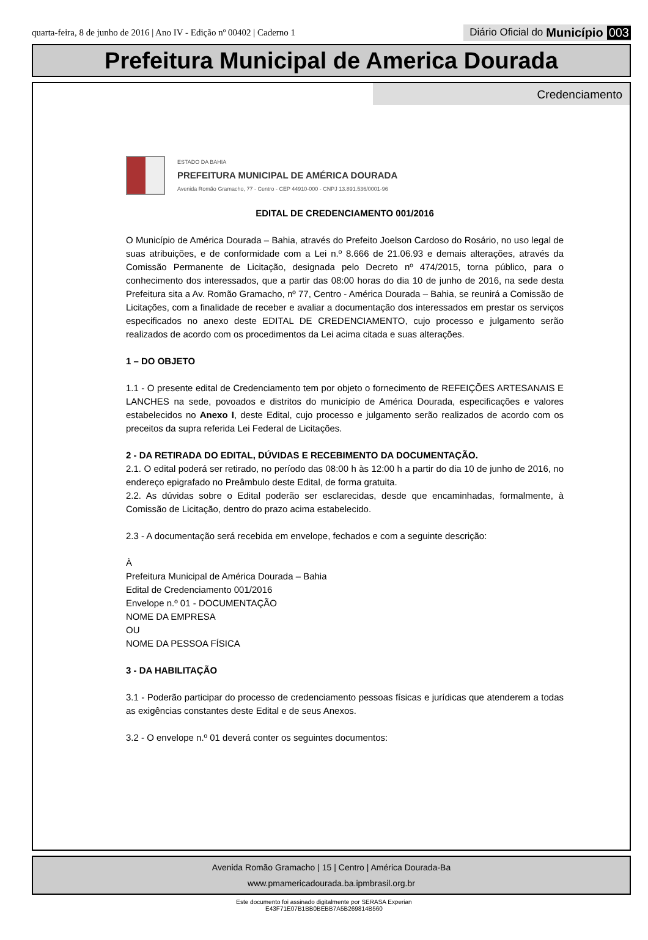quarta-feira, 8 de junho de 2016 | Ano IV - Edição nº 00402 | Caderno 1
Diário Oficial do Município 003
Prefeitura Municipal de America Dourada
Credenciamento
ESTADO DA BAHIA
PREFEITURA MUNICIPAL DE AMÉRICA DOURADA
Avenida Romão Gramacho, 77 - Centro - CEP 44910-000 - CNPJ 13.891.536/0001-96
EDITAL DE CREDENCIAMENTO 001/2016
O Município de América Dourada – Bahia, através do Prefeito Joelson Cardoso do Rosário, no uso legal de suas atribuições, e de conformidade com a Lei n.º 8.666 de 21.06.93 e demais alterações, através da Comissão Permanente de Licitação, designada pelo Decreto nº 474/2015, torna público, para o conhecimento dos interessados, que a partir das 08:00 horas do dia 10 de junho de 2016, na sede desta Prefeitura sita a Av. Romão Gramacho, nº 77, Centro - América Dourada – Bahia, se reunirá a Comissão de Licitações, com a finalidade de receber e avaliar a documentação dos interessados em prestar os serviços especificados no anexo deste EDITAL DE CREDENCIAMENTO, cujo processo e julgamento serão realizados de acordo com os procedimentos da Lei acima citada e suas alterações.
1 – DO OBJETO
1.1 - O presente edital de Credenciamento tem por objeto o fornecimento de REFEIÇÕES ARTESANAIS E LANCHES na sede, povoados e distritos do município de América Dourada, especificações e valores estabelecidos no Anexo I, deste Edital, cujo processo e julgamento serão realizados de acordo com os preceitos da supra referida Lei Federal de Licitações.
2 - DA RETIRADA DO EDITAL, DÚVIDAS E RECEBIMENTO DA DOCUMENTAÇÃO.
2.1. O edital poderá ser retirado, no período das 08:00 h às 12:00 h a partir do dia 10 de junho de 2016, no endereço epigrafado no Preâmbulo deste Edital, de forma gratuita.
2.2. As dúvidas sobre o Edital poderão ser esclarecidas, desde que encaminhadas, formalmente, à Comissão de Licitação, dentro do prazo acima estabelecido.
2.3 - A documentação será recebida em envelope, fechados e com a seguinte descrição:
À
Prefeitura Municipal de América Dourada – Bahia
Edital de Credenciamento 001/2016
Envelope n.º 01 - DOCUMENTAÇÃO
NOME DA EMPRESA
OU
NOME DA PESSOA FÍSICA
3 - DA HABILITAÇÃO
3.1 - Poderão participar do processo de credenciamento pessoas físicas e jurídicas que atenderem a todas as exigências constantes deste Edital e de seus Anexos.
3.2 - O envelope n.º 01 deverá conter os seguintes documentos:
Avenida Romão Gramacho | 15 | Centro | América Dourada-Ba
www.pmamericadourada.ba.ipmbrasil.org.br
Este documento foi assinado digitalmente por SERASA Experian
E43F71E07B1BB0BEBB7A5B269814B560